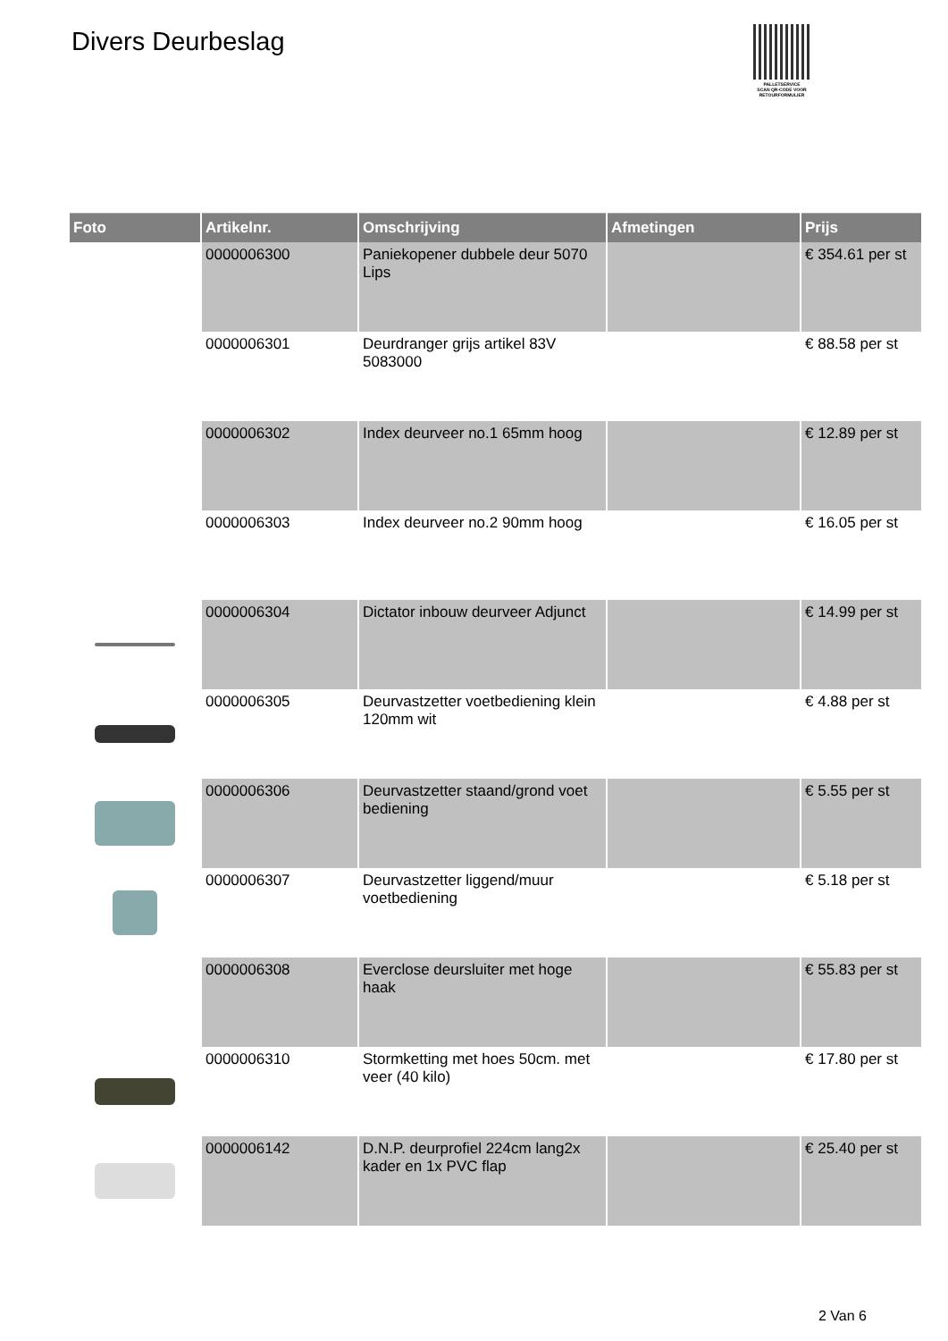Divers Deurbeslag
PALLETSERVICE
SCAN QR-CODE VOOR RETOURFORMULIER
| Foto | Artikelnr. | Omschrijving | Afmetingen | Prijs |
| --- | --- | --- | --- | --- |
| | 0000006300 | Paniekopener dubbele deur 5070 Lips | | € 354.61 per st |
| | 0000006301 | Deurdranger grijs artikel 83V 5083000 | | € 88.58 per st |
| | 0000006302 | Index deurveer no.1 65mm hoog | | € 12.89 per st |
| | 0000006303 | Index deurveer no.2 90mm hoog | | € 16.05 per st |
| | 0000006304 | Dictator inbouw deurveer Adjunct | | € 14.99 per st |
| | 0000006305 | Deurvastzetter voetbediening klein 120mm wit | | € 4.88 per st |
| | 0000006306 | Deurvastzetter staand/grond voet bediening | | € 5.55 per st |
| | 0000006307 | Deurvastzetter liggend/muur voetbediening | | € 5.18 per st |
| | 0000006308 | Everclose deursluiter met hoge haak | | € 55.83 per st |
| | 0000006310 | Stormketting met hoes 50cm. met veer (40 kilo) | | € 17.80 per st |
| | 0000006142 | D.N.P. deurprofiel 224cm lang2x kader en 1x PVC flap | | € 25.40 per st |
2 Van 6